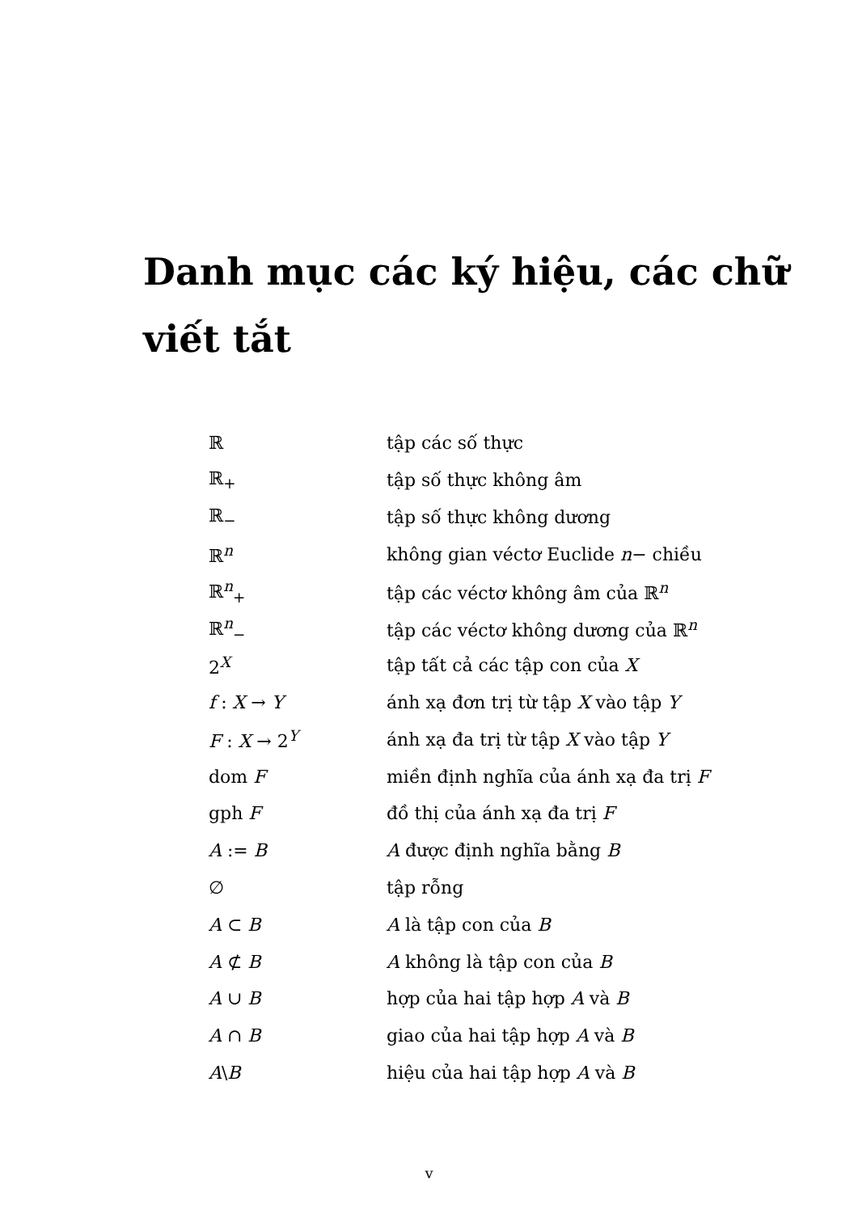Danh mục các ký hiệu, các chữ viết tắt
| ℝ | tập các số thực |
| ℝ<sub>+</sub> | tập số thực không âm |
| ℝ<sub>−</sub> | tập số thực không dương |
| ℝ<sup>n</sup> | không gian véctơ Euclide n − chiều |
| ℝ<sup>n</sup><sub>+</sub> | tập các véctơ không âm của ℝ<sup>n</sup> |
| ℝ<sup>n</sup><sub>−</sub> | tập các véctơ không dương của ℝ<sup>n</sup> |
| 2<sup>X</sup> | tập tất cả các tập con của X |
| f : X → Y | ánh xạ đơn trị từ tập X vào tập Y |
| F : X → 2<sup>Y</sup> | ánh xạ đa trị từ tập X vào tập Y |
| dom F | miền định nghĩa của ánh xạ đa trị F |
| gph F | đồ thị của ánh xạ đa trị F |
| A := B | A được định nghĩa bằng B |
| ∅ | tập rỗng |
| A ⊂ B | A là tập con của B |
| A ⊄ B | A không là tập con của B |
| A ∪ B | hợp của hai tập hợp A và B |
| A ∩ B | giao của hai tập hợp A và B |
| A \ B | hiệu của hai tập hợp A và B |
v